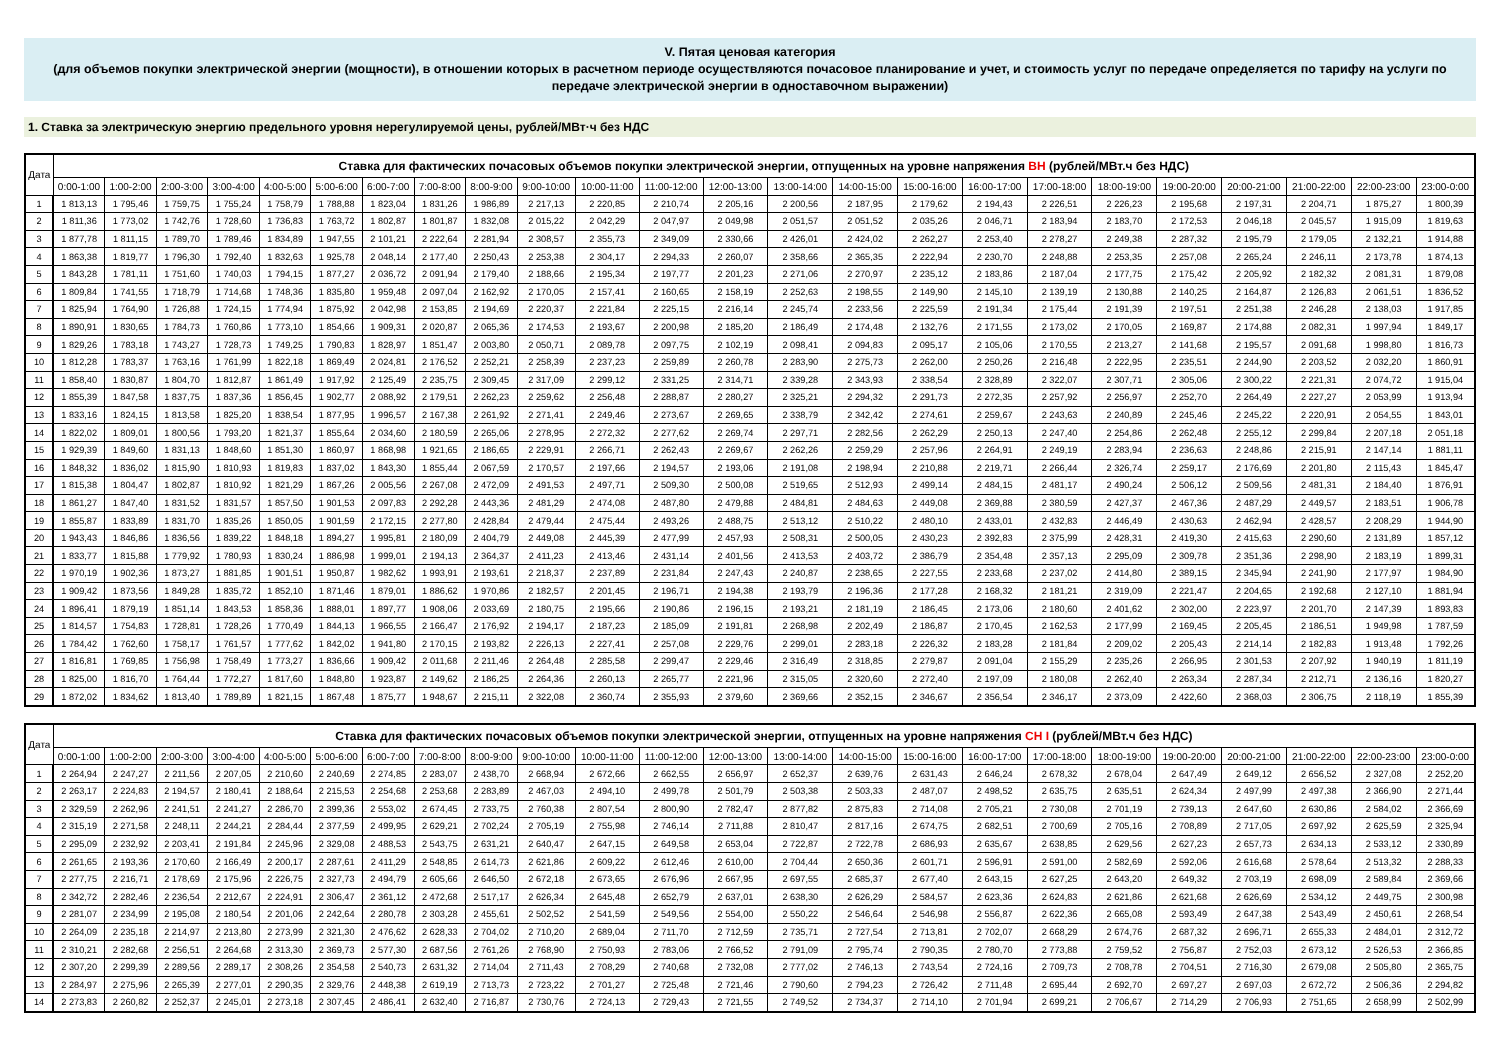V. Пятая ценовая категория
(для объемов покупки электрической энергии (мощности), в отношении которых в расчетном периоде осуществляются почасовое планирование и учет, и стоимость услуг по передаче определяется по тарифу на услуги по передаче электрической энергии в одноставочном выражении)
1. Ставка за электрическую энергию предельного уровня нерегулируемой цены, рублей/МВт·ч без НДС
| Дата | Ставка для фактических почасовых объемов покупки электрической энергии, отпущенных на уровне напряжения ВН (рублей/МВт.ч без НДС) | | | | | | | | | | | | | | | | | | | | | | | |
| --- | --- | --- | --- | --- | --- | --- | --- | --- | --- | --- | --- | --- | --- | --- | --- | --- | --- | --- | --- | --- | --- | --- | --- | --- |
| | 0:00-1:00 | 1:00-2:00 | 2:00-3:00 | 3:00-4:00 | 4:00-5:00 | 5:00-6:00 | 6:00-7:00 | 7:00-8:00 | 8:00-9:00 | 9:00-10:00 | 10:00-11:00 | 11:00-12:00 | 12:00-13:00 | 13:00-14:00 | 14:00-15:00 | 15:00-16:00 | 16:00-17:00 | 17:00-18:00 | 18:00-19:00 | 19:00-20:00 | 20:00-21:00 | 21:00-22:00 | 22:00-23:00 | 23:00-0:00 |
| 1 | 1 813,13 | 1 795,46 | 1 759,75 | 1 755,24 | 1 758,79 | 1 788,88 | 1 823,04 | 1 831,26 | 1 986,89 | 2 217,13 | 2 220,85 | 2 210,74 | 2 205,16 | 2 200,56 | 2 187,95 | 2 179,62 | 2 194,43 | 2 226,51 | 2 226,23 | 2 195,68 | 2 197,31 | 2 204,71 | 1 875,27 | 1 800,39 |
| 2 | 1 811,36 | 1 773,02 | 1 742,76 | 1 728,60 | 1 736,83 | 1 763,72 | 1 802,87 | 1 801,87 | 1 832,08 | 2 015,22 | 2 042,29 | 2 047,97 | 2 049,98 | 2 051,57 | 2 051,52 | 2 035,26 | 2 046,71 | 2 183,94 | 2 183,70 | 2 172,53 | 2 046,18 | 2 045,57 | 1 915,09 | 1 819,63 |
| 3 | 1 877,78 | 1 811,15 | 1 789,70 | 1 789,46 | 1 834,89 | 1 947,55 | 2 101,21 | 2 222,64 | 2 281,94 | 2 308,57 | 2 355,73 | 2 349,09 | 2 330,66 | 2 426,01 | 2 424,02 | 2 262,27 | 2 253,40 | 2 278,27 | 2 249,38 | 2 287,32 | 2 195,79 | 2 179,05 | 2 132,21 | 1 914,88 |
| 4 | 1 863,38 | 1 819,77 | 1 796,30 | 1 792,40 | 1 832,63 | 1 925,78 | 2 048,14 | 2 177,40 | 2 250,43 | 2 253,38 | 2 304,17 | 2 294,33 | 2 260,07 | 2 358,66 | 2 365,35 | 2 222,94 | 2 230,70 | 2 248,88 | 2 253,35 | 2 257,08 | 2 265,24 | 2 246,11 | 2 173,78 | 1 874,13 |
| 5 | 1 843,28 | 1 781,11 | 1 751,60 | 1 740,03 | 1 794,15 | 1 877,27 | 2 036,72 | 2 091,94 | 2 179,40 | 2 188,66 | 2 195,34 | 2 197,77 | 2 201,23 | 2 271,06 | 2 270,97 | 2 235,12 | 2 183,86 | 2 187,04 | 2 177,75 | 2 175,42 | 2 205,92 | 2 182,32 | 2 081,31 | 1 879,08 |
| 6 | 1 809,84 | 1 741,55 | 1 718,79 | 1 714,68 | 1 748,36 | 1 835,80 | 1 959,48 | 2 097,04 | 2 162,92 | 2 170,05 | 2 157,41 | 2 160,65 | 2 158,19 | 2 252,63 | 2 198,55 | 2 149,90 | 2 145,10 | 2 139,19 | 2 130,88 | 2 140,25 | 2 164,87 | 2 126,83 | 2 061,51 | 1 836,52 |
| 7 | 1 825,94 | 1 764,90 | 1 726,88 | 1 724,15 | 1 774,94 | 1 875,92 | 2 042,98 | 2 153,85 | 2 194,69 | 2 220,37 | 2 221,84 | 2 225,15 | 2 216,14 | 2 245,74 | 2 233,56 | 2 225,59 | 2 191,34 | 2 175,44 | 2 191,39 | 2 197,51 | 2 251,38 | 2 246,28 | 2 138,03 | 1 917,85 |
| 8 | 1 890,91 | 1 830,65 | 1 784,73 | 1 760,86 | 1 773,10 | 1 854,66 | 1 909,31 | 2 020,87 | 2 065,36 | 2 174,53 | 2 193,67 | 2 200,98 | 2 185,20 | 2 186,49 | 2 174,48 | 2 132,76 | 2 171,55 | 2 173,02 | 2 170,05 | 2 169,87 | 2 174,88 | 2 082,31 | 1 997,94 | 1 849,17 |
| 9 | 1 829,26 | 1 783,18 | 1 743,27 | 1 728,73 | 1 749,25 | 1 790,83 | 1 828,97 | 1 851,47 | 2 003,80 | 2 050,71 | 2 089,78 | 2 097,75 | 2 102,19 | 2 098,41 | 2 094,83 | 2 095,17 | 2 105,06 | 2 170,55 | 2 213,27 | 2 141,68 | 2 195,57 | 2 091,68 | 1 998,80 | 1 816,73 |
| 10 | 1 812,28 | 1 783,37 | 1 763,16 | 1 761,99 | 1 822,18 | 1 869,49 | 2 024,81 | 2 176,52 | 2 252,21 | 2 258,39 | 2 237,23 | 2 259,89 | 2 260,78 | 2 283,90 | 2 275,73 | 2 262,00 | 2 250,26 | 2 216,48 | 2 222,95 | 2 235,51 | 2 244,90 | 2 203,52 | 2 032,20 | 1 860,91 |
| 11 | 1 858,40 | 1 830,87 | 1 804,70 | 1 812,87 | 1 861,49 | 1 917,92 | 2 125,49 | 2 235,75 | 2 309,45 | 2 317,09 | 2 299,12 | 2 331,25 | 2 314,71 | 2 339,28 | 2 343,93 | 2 338,54 | 2 328,89 | 2 322,07 | 2 307,71 | 2 305,06 | 2 300,22 | 2 221,31 | 2 074,72 | 1 915,04 |
| 12 | 1 855,39 | 1 847,58 | 1 837,75 | 1 837,36 | 1 856,45 | 1 902,77 | 2 088,92 | 2 179,51 | 2 262,23 | 2 259,62 | 2 256,48 | 2 288,87 | 2 280,27 | 2 325,21 | 2 294,32 | 2 291,73 | 2 272,35 | 2 257,92 | 2 256,97 | 2 252,70 | 2 264,49 | 2 227,27 | 2 053,99 | 1 913,94 |
| 13 | 1 833,16 | 1 824,15 | 1 813,58 | 1 825,20 | 1 838,54 | 1 877,95 | 1 996,57 | 2 167,38 | 2 261,92 | 2 271,41 | 2 249,46 | 2 273,67 | 2 269,65 | 2 338,79 | 2 342,42 | 2 274,61 | 2 259,67 | 2 243,63 | 2 240,89 | 2 245,46 | 2 245,22 | 2 220,91 | 2 054,55 | 1 843,01 |
| 14 | 1 822,02 | 1 809,01 | 1 800,56 | 1 793,20 | 1 821,37 | 1 855,64 | 2 034,60 | 2 180,59 | 2 265,06 | 2 278,95 | 2 272,32 | 2 277,62 | 2 269,74 | 2 297,71 | 2 282,56 | 2 262,29 | 2 250,13 | 2 247,40 | 2 254,86 | 2 262,48 | 2 255,12 | 2 299,84 | 2 207,18 | 2 051,18 |
| 15 | 1 929,39 | 1 849,60 | 1 831,13 | 1 848,60 | 1 851,30 | 1 860,97 | 1 868,98 | 1 921,65 | 2 186,65 | 2 229,91 | 2 266,71 | 2 262,43 | 2 269,67 | 2 262,26 | 2 259,29 | 2 257,96 | 2 264,91 | 2 249,19 | 2 283,94 | 2 236,63 | 2 248,86 | 2 215,91 | 2 147,14 | 1 881,11 |
| 16 | 1 848,32 | 1 836,02 | 1 815,90 | 1 810,93 | 1 819,83 | 1 837,02 | 1 843,30 | 1 855,44 | 2 067,59 | 2 170,57 | 2 197,66 | 2 194,57 | 2 193,06 | 2 191,08 | 2 198,94 | 2 210,88 | 2 219,71 | 2 266,44 | 2 326,74 | 2 259,17 | 2 176,69 | 2 201,80 | 2 115,43 | 1 845,47 |
| 17 | 1 815,38 | 1 804,47 | 1 802,87 | 1 810,92 | 1 821,29 | 1 867,26 | 2 005,56 | 2 267,08 | 2 472,09 | 2 491,53 | 2 497,71 | 2 509,30 | 2 500,08 | 2 519,65 | 2 512,93 | 2 499,14 | 2 484,15 | 2 481,17 | 2 490,24 | 2 506,12 | 2 509,56 | 2 481,31 | 2 184,40 | 1 876,91 |
| 18 | 1 861,27 | 1 847,40 | 1 831,52 | 1 831,57 | 1 857,50 | 1 901,53 | 2 097,83 | 2 292,28 | 2 443,36 | 2 481,29 | 2 474,08 | 2 487,80 | 2 479,88 | 2 484,81 | 2 484,63 | 2 449,08 | 2 369,88 | 2 380,59 | 2 427,37 | 2 467,36 | 2 487,29 | 2 449,57 | 2 183,51 | 1 906,78 |
| 19 | 1 855,87 | 1 833,89 | 1 831,70 | 1 835,26 | 1 850,05 | 1 901,59 | 2 172,15 | 2 277,80 | 2 428,84 | 2 479,44 | 2 475,44 | 2 493,26 | 2 488,75 | 2 513,12 | 2 510,22 | 2 480,10 | 2 433,01 | 2 432,83 | 2 446,49 | 2 430,63 | 2 462,94 | 2 428,57 | 2 208,29 | 1 944,90 |
| 20 | 1 943,43 | 1 846,86 | 1 836,56 | 1 839,22 | 1 848,18 | 1 894,27 | 1 995,81 | 2 180,09 | 2 404,79 | 2 449,08 | 2 445,39 | 2 477,99 | 2 457,93 | 2 508,31 | 2 500,05 | 2 430,23 | 2 392,83 | 2 375,99 | 2 428,31 | 2 419,30 | 2 415,63 | 2 290,60 | 2 131,89 | 1 857,12 |
| 21 | 1 833,77 | 1 815,88 | 1 779,92 | 1 780,93 | 1 830,24 | 1 886,98 | 1 999,01 | 2 194,13 | 2 364,37 | 2 411,23 | 2 413,46 | 2 431,14 | 2 401,56 | 2 413,53 | 2 403,72 | 2 386,79 | 2 354,48 | 2 357,13 | 2 295,09 | 2 309,78 | 2 351,36 | 2 298,90 | 2 183,19 | 1 899,31 |
| 22 | 1 970,19 | 1 902,36 | 1 873,27 | 1 881,85 | 1 901,51 | 1 950,87 | 1 982,62 | 1 993,91 | 2 193,61 | 2 218,37 | 2 237,89 | 2 231,84 | 2 247,43 | 2 240,87 | 2 238,65 | 2 227,55 | 2 233,68 | 2 237,02 | 2 414,80 | 2 389,15 | 2 345,94 | 2 241,90 | 2 177,97 | 1 984,90 |
| 23 | 1 909,42 | 1 873,56 | 1 849,28 | 1 835,72 | 1 852,10 | 1 871,46 | 1 879,01 | 1 886,62 | 1 970,86 | 2 182,57 | 2 201,45 | 2 196,71 | 2 194,38 | 2 193,79 | 2 196,36 | 2 177,28 | 2 168,32 | 2 181,21 | 2 319,09 | 2 221,47 | 2 204,65 | 2 192,68 | 2 127,10 | 1 881,94 |
| 24 | 1 896,41 | 1 879,19 | 1 851,14 | 1 843,53 | 1 858,36 | 1 888,01 | 1 897,77 | 1 908,06 | 2 033,69 | 2 180,75 | 2 195,66 | 2 190,86 | 2 196,15 | 2 193,21 | 2 181,19 | 2 186,45 | 2 173,06 | 2 180,60 | 2 401,62 | 2 302,00 | 2 223,97 | 2 201,70 | 2 147,39 | 1 893,83 |
| 25 | 1 814,57 | 1 754,83 | 1 728,81 | 1 728,26 | 1 770,49 | 1 844,13 | 1 966,55 | 2 166,47 | 2 176,92 | 2 194,17 | 2 187,23 | 2 185,09 | 2 191,81 | 2 268,98 | 2 202,49 | 2 186,87 | 2 170,45 | 2 162,53 | 2 177,99 | 2 169,45 | 2 205,45 | 2 186,51 | 1 949,98 | 1 787,59 |
| 26 | 1 784,42 | 1 762,60 | 1 758,17 | 1 761,57 | 1 777,62 | 1 842,02 | 1 941,80 | 2 170,15 | 2 193,82 | 2 226,13 | 2 227,41 | 2 257,08 | 2 229,76 | 2 299,01 | 2 283,18 | 2 226,32 | 2 183,28 | 2 181,84 | 2 209,02 | 2 205,43 | 2 214,14 | 2 182,83 | 1 913,48 | 1 792,26 |
| 27 | 1 816,81 | 1 769,85 | 1 756,98 | 1 758,49 | 1 773,27 | 1 836,66 | 1 909,42 | 2 011,68 | 2 211,46 | 2 264,48 | 2 285,58 | 2 299,47 | 2 229,46 | 2 316,49 | 2 318,85 | 2 279,87 | 2 091,04 | 2 155,29 | 2 235,26 | 2 266,95 | 2 301,53 | 2 207,92 | 1 940,19 | 1 811,19 |
| 28 | 1 825,00 | 1 816,70 | 1 764,44 | 1 772,27 | 1 817,60 | 1 848,80 | 1 923,87 | 2 149,62 | 2 186,25 | 2 264,36 | 2 260,13 | 2 265,77 | 2 221,96 | 2 315,05 | 2 320,60 | 2 272,40 | 2 197,09 | 2 180,08 | 2 262,40 | 2 263,34 | 2 287,34 | 2 212,71 | 2 136,16 | 1 820,27 |
| 29 | 1 872,02 | 1 834,62 | 1 813,40 | 1 789,89 | 1 821,15 | 1 867,48 | 1 875,77 | 1 948,67 | 2 215,11 | 2 322,08 | 2 360,74 | 2 355,93 | 2 379,60 | 2 369,66 | 2 352,15 | 2 346,67 | 2 356,54 | 2 346,17 | 2 373,09 | 2 422,60 | 2 368,03 | 2 306,75 | 2 118,19 | 1 855,39 |
| Дата | Ставка для фактических почасовых объемов покупки электрической энергии, отпущенных на уровне напряжения СН I (рублей/МВт.ч без НДС) | | | | | | | | | | | | | | | | | | | | | | | |
| --- | --- | --- | --- | --- | --- | --- | --- | --- | --- | --- | --- | --- | --- | --- | --- | --- | --- | --- | --- | --- | --- | --- | --- | --- |
| | 0:00-1:00 | 1:00-2:00 | 2:00-3:00 | 3:00-4:00 | 4:00-5:00 | 5:00-6:00 | 6:00-7:00 | 7:00-8:00 | 8:00-9:00 | 9:00-10:00 | 10:00-11:00 | 11:00-12:00 | 12:00-13:00 | 13:00-14:00 | 14:00-15:00 | 15:00-16:00 | 16:00-17:00 | 17:00-18:00 | 18:00-19:00 | 19:00-20:00 | 20:00-21:00 | 21:00-22:00 | 22:00-23:00 | 23:00-0:00 |
| 1 | 2 264,94 | 2 247,27 | 2 211,56 | 2 207,05 | 2 210,60 | 2 240,69 | 2 274,85 | 2 283,07 | 2 438,70 | 2 668,94 | 2 672,66 | 2 662,55 | 2 656,97 | 2 652,37 | 2 639,76 | 2 631,43 | 2 646,24 | 2 678,32 | 2 678,04 | 2 647,49 | 2 649,12 | 2 656,52 | 2 327,08 | 2 252,20 |
| 2 | 2 263,17 | 2 224,83 | 2 194,57 | 2 180,41 | 2 188,64 | 2 215,53 | 2 254,68 | 2 253,68 | 2 283,89 | 2 467,03 | 2 494,10 | 2 499,78 | 2 501,79 | 2 503,38 | 2 503,33 | 2 487,07 | 2 498,52 | 2 635,75 | 2 635,51 | 2 624,34 | 2 497,99 | 2 497,38 | 2 366,90 | 2 271,44 |
| 3 | 2 329,59 | 2 262,96 | 2 241,51 | 2 241,27 | 2 286,70 | 2 399,36 | 2 553,02 | 2 674,45 | 2 733,75 | 2 760,38 | 2 807,54 | 2 800,90 | 2 782,47 | 2 877,82 | 2 875,83 | 2 714,08 | 2 705,21 | 2 730,08 | 2 701,19 | 2 739,13 | 2 647,60 | 2 630,86 | 2 584,02 | 2 366,69 |
| 4 | 2 315,19 | 2 271,58 | 2 248,11 | 2 244,21 | 2 284,44 | 2 377,59 | 2 499,95 | 2 629,21 | 2 702,24 | 2 705,19 | 2 755,98 | 2 746,14 | 2 711,88 | 2 810,47 | 2 817,16 | 2 674,75 | 2 682,51 | 2 700,69 | 2 705,16 | 2 708,89 | 2 717,05 | 2 697,92 | 2 625,59 | 2 325,94 |
| 5 | 2 295,09 | 2 232,92 | 2 203,41 | 2 191,84 | 2 245,96 | 2 329,08 | 2 488,53 | 2 543,75 | 2 631,21 | 2 640,47 | 2 647,15 | 2 649,58 | 2 653,04 | 2 722,87 | 2 722,78 | 2 686,93 | 2 635,67 | 2 638,85 | 2 629,56 | 2 627,23 | 2 657,73 | 2 634,13 | 2 533,12 | 2 330,89 |
| 6 | 2 261,65 | 2 193,36 | 2 170,60 | 2 166,49 | 2 200,17 | 2 287,61 | 2 411,29 | 2 548,85 | 2 614,73 | 2 621,86 | 2 609,22 | 2 612,46 | 2 610,00 | 2 704,44 | 2 650,36 | 2 601,71 | 2 596,91 | 2 591,00 | 2 582,69 | 2 592,06 | 2 616,68 | 2 578,64 | 2 513,32 | 2 288,33 |
| 7 | 2 277,75 | 2 216,71 | 2 178,69 | 2 175,96 | 2 226,75 | 2 327,73 | 2 494,79 | 2 605,66 | 2 646,50 | 2 672,18 | 2 673,65 | 2 676,96 | 2 667,95 | 2 697,55 | 2 685,37 | 2 677,40 | 2 643,15 | 2 627,25 | 2 643,20 | 2 649,32 | 2 703,19 | 2 698,09 | 2 589,84 | 2 369,66 |
| 8 | 2 342,72 | 2 282,46 | 2 236,54 | 2 212,67 | 2 224,91 | 2 306,47 | 2 361,12 | 2 472,68 | 2 517,17 | 2 626,34 | 2 645,48 | 2 652,79 | 2 637,01 | 2 638,30 | 2 626,29 | 2 584,57 | 2 623,36 | 2 624,83 | 2 621,86 | 2 621,68 | 2 626,69 | 2 534,12 | 2 449,75 | 2 300,98 |
| 9 | 2 281,07 | 2 234,99 | 2 195,08 | 2 180,54 | 2 201,06 | 2 242,64 | 2 280,78 | 2 303,28 | 2 455,61 | 2 502,52 | 2 541,59 | 2 549,56 | 2 554,00 | 2 550,22 | 2 546,64 | 2 546,98 | 2 556,87 | 2 622,36 | 2 665,08 | 2 593,49 | 2 647,38 | 2 543,49 | 2 450,61 | 2 268,54 |
| 10 | 2 264,09 | 2 235,18 | 2 214,97 | 2 213,80 | 2 273,99 | 2 321,30 | 2 476,62 | 2 628,33 | 2 704,02 | 2 710,20 | 2 689,04 | 2 711,70 | 2 712,59 | 2 735,71 | 2 727,54 | 2 713,81 | 2 702,07 | 2 668,29 | 2 674,76 | 2 687,32 | 2 696,71 | 2 655,33 | 2 484,01 | 2 312,72 |
| 11 | 2 310,21 | 2 282,68 | 2 256,51 | 2 264,68 | 2 313,30 | 2 369,73 | 2 577,30 | 2 687,56 | 2 761,26 | 2 768,90 | 2 750,93 | 2 783,06 | 2 766,52 | 2 791,09 | 2 795,74 | 2 790,35 | 2 780,70 | 2 773,88 | 2 759,52 | 2 756,87 | 2 752,03 | 2 673,12 | 2 526,53 | 2 366,85 |
| 12 | 2 307,20 | 2 299,39 | 2 289,56 | 2 289,17 | 2 308,26 | 2 354,58 | 2 540,73 | 2 631,32 | 2 714,04 | 2 711,43 | 2 708,29 | 2 740,68 | 2 732,08 | 2 777,02 | 2 746,13 | 2 743,54 | 2 724,16 | 2 709,73 | 2 708,78 | 2 704,51 | 2 716,30 | 2 679,08 | 2 505,80 | 2 365,75 |
| 13 | 2 284,97 | 2 275,96 | 2 265,39 | 2 277,01 | 2 290,35 | 2 329,76 | 2 448,38 | 2 619,19 | 2 713,73 | 2 723,22 | 2 701,27 | 2 725,48 | 2 721,46 | 2 790,60 | 2 794,23 | 2 726,42 | 2 711,48 | 2 695,44 | 2 692,70 | 2 697,27 | 2 697,03 | 2 672,72 | 2 506,36 | 2 294,82 |
| 14 | 2 273,83 | 2 260,82 | 2 252,37 | 2 245,01 | 2 273,18 | 2 307,45 | 2 486,41 | 2 632,40 | 2 716,87 | 2 730,76 | 2 724,13 | 2 729,43 | 2 721,55 | 2 749,52 | 2 734,37 | 2 714,10 | 2 701,94 | 2 699,21 | 2 706,67 | 2 714,29 | 2 706,93 | 2 751,65 | 2 658,99 | 2 502,99 |